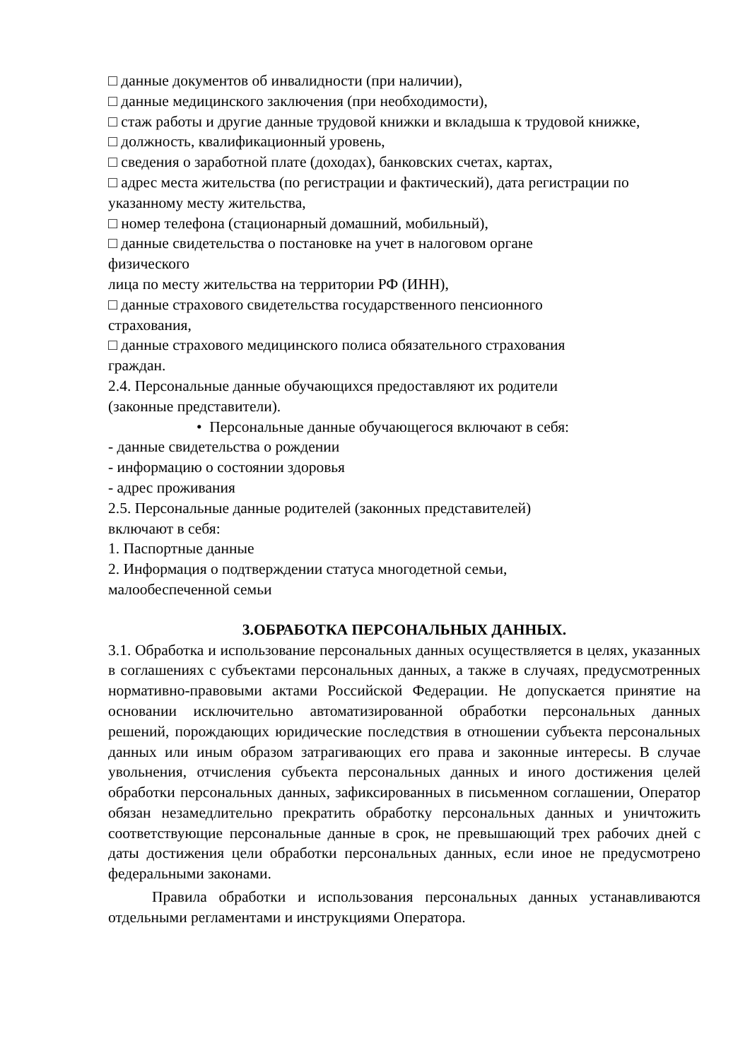□ данные документов об инвалидности (при наличии),
□ данные медицинского заключения (при необходимости),
□ стаж работы и другие данные трудовой книжки и вкладыша к трудовой книжке,
□ должность, квалификационный уровень,
□ сведения о заработной плате (доходах), банковских счетах, картах,
□ адрес места жительства (по регистрации и фактический), дата регистрации по указанному месту жительства,
□ номер телефона (стационарный домашний, мобильный),
□ данные свидетельства о постановке на учет в налоговом органе
физического
лица по месту жительства на территории РФ (ИНН),
□ данные страхового свидетельства государственного пенсионного
страхования,
□ данные страхового медицинского полиса обязательного страхования
граждан.
2.4. Персональные данные обучающихся предоставляют их родители
(законные представители).
• Персональные данные обучающегося включают в себя:
- данные свидетельства о рождении
- информацию о состоянии здоровья
- адрес проживания
2.5. Персональные данные родителей (законных представителей)
включают в себя:
1. Паспортные данные
2. Информация о подтверждении статуса многодетной семьи,
малообеспеченной семьи
3.ОБРАБОТКА ПЕРСОНАЛЬНЫХ ДАННЫХ.
3.1. Обработка и использование персональных данных осуществляется в целях, указанных в соглашениях с субъектами персональных данных, а также в случаях, предусмотренных нормативно-правовыми актами Российской Федерации. Не допускается принятие на основании исключительно автоматизированной обработки персональных данных решений, порождающих юридические последствия в отношении субъекта персональных данных или иным образом затрагивающих его права и законные интересы. В случае увольнения, отчисления субъекта персональных данных и иного достижения целей обработки персональных данных, зафиксированных в письменном соглашении, Оператор обязан незамедлительно прекратить обработку персональных данных и уничтожить соответствующие персональные данные в срок, не превышающий трех рабочих дней с даты достижения цели обработки персональных данных, если иное не предусмотрено федеральными законами.
Правила обработки и использования персональных данных устанавливаются отдельными регламентами и инструкциями Оператора.